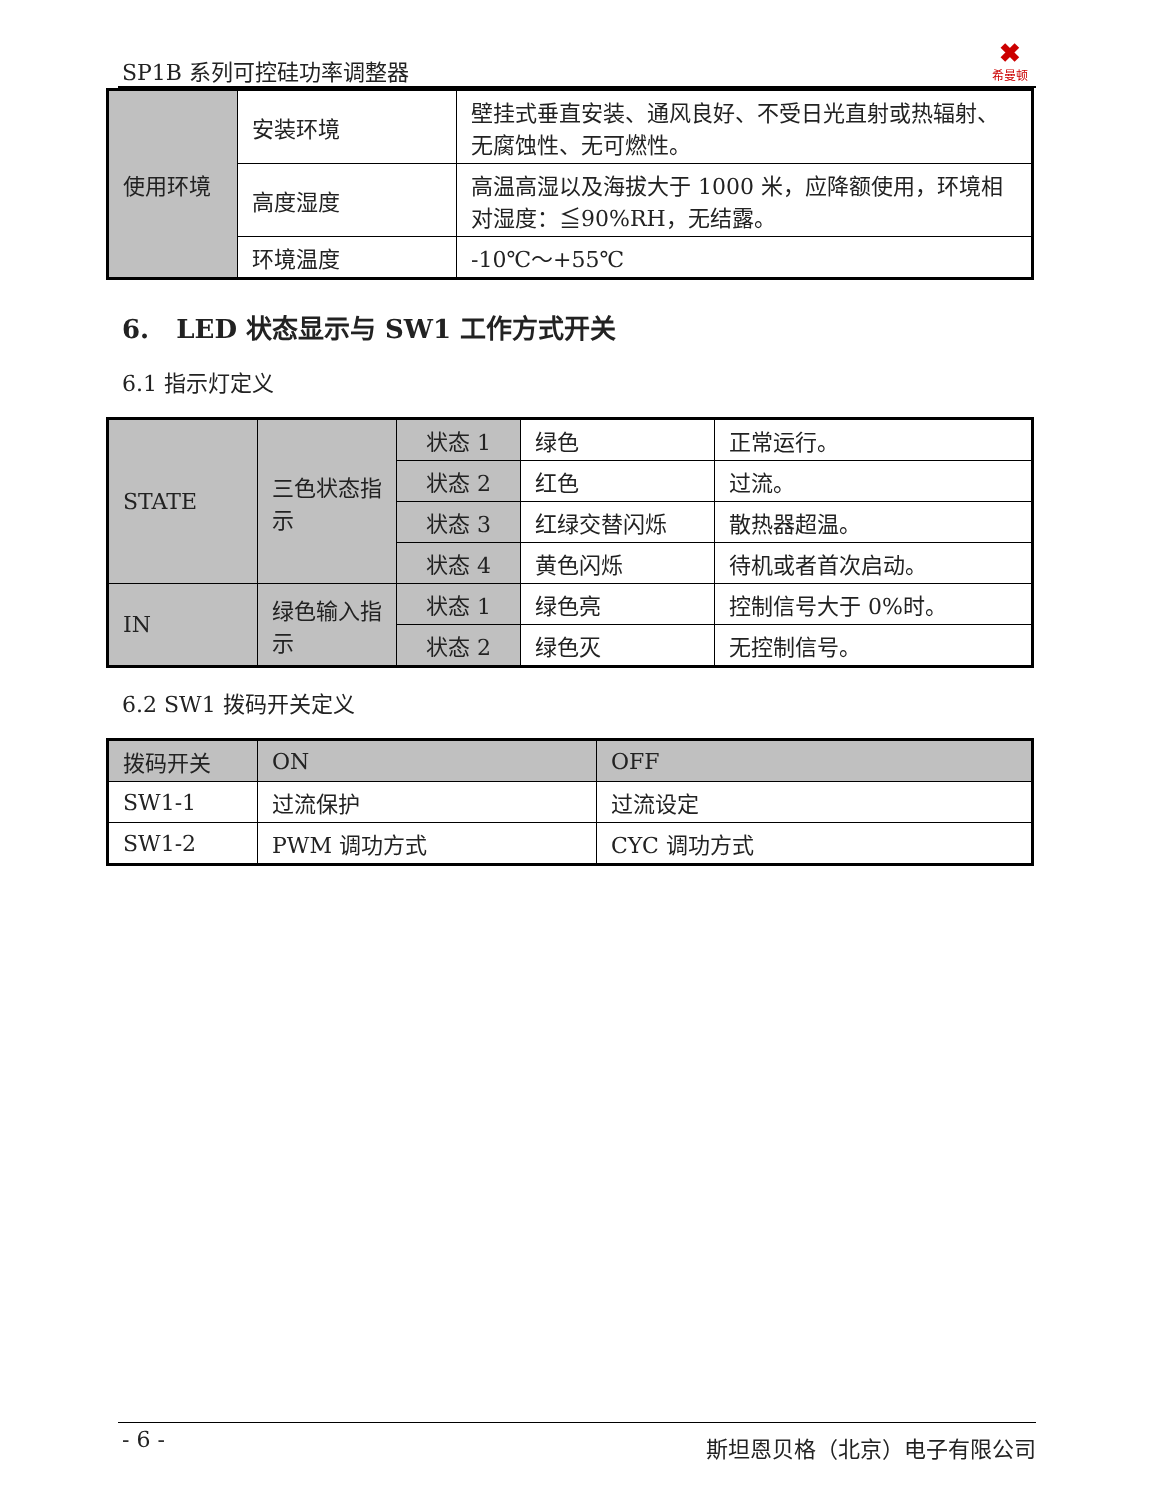SP1B 系列可控硅功率调整器
✖
希曼顿
| 使用环境 | 安装环境 | 壁挂式垂直安装、通风良好、不受日光直射或热辐射、无腐蚀性、无可燃性。 |
| | 高度湿度 | 高温高湿以及海拔大于 1000 米，应降额使用，环境相对湿度：≦90%RH，无结露。 |
| | 环境温度 | -10℃～+55℃ |
6. LED 状态显示与 SW1 工作方式开关
6.1 指示灯定义
| STATE | 三色状态指示 | 状态 1 | 绿色 | 正常运行。 |
| | | 状态 2 | 红色 | 过流。 |
| | | 状态 3 | 红绿交替闪烁 | 散热器超温。 |
| | | 状态 4 | 黄色闪烁 | 待机或者首次启动。 |
| IN | 绿色输入指示 | 状态 1 | 绿色亮 | 控制信号大于 0%时。 |
| | | 状态 2 | 绿色灭 | 无控制信号。 |
6.2 SW1 拨码开关定义
| 拨码开关 | ON | OFF |
| SW1-1 | 过流保护 | 过流设定 |
| SW1-2 | PWM 调功方式 | CYC 调功方式 |
- 6 -
斯坦恩贝格（北京）电子有限公司